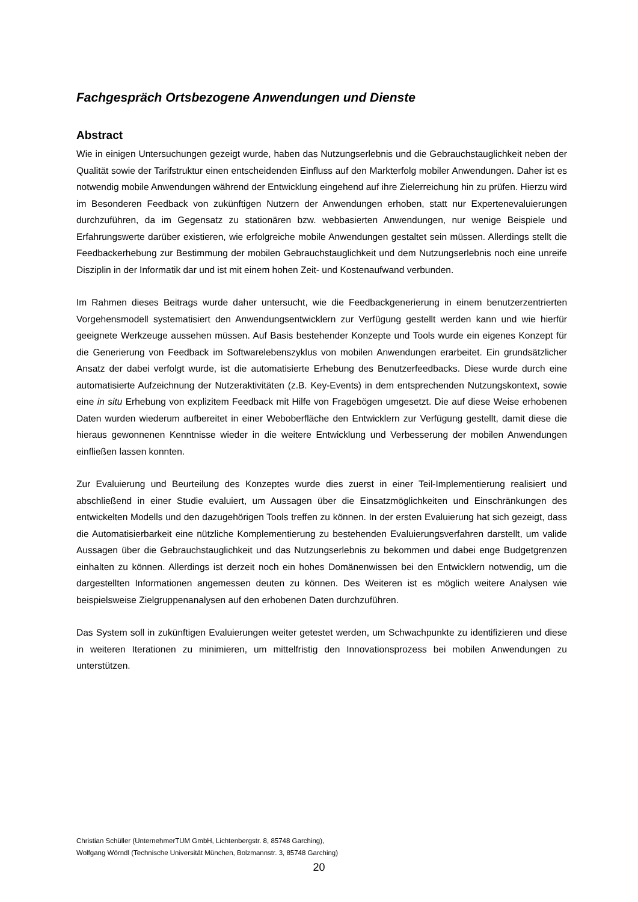Fachgespräch Ortsbezogene Anwendungen und Dienste
Abstract
Wie in einigen Untersuchungen gezeigt wurde, haben das Nutzungserlebnis und die Gebrauchstauglichkeit neben der Qualität sowie der Tarifstruktur einen entscheidenden Einfluss auf den Markterfolg mobiler Anwendungen. Daher ist es notwendig mobile Anwendungen während der Entwicklung eingehend auf ihre Zielerreichung hin zu prüfen. Hierzu wird im Besonderen Feedback von zukünftigen Nutzern der Anwendungen erhoben, statt nur Expertenevaluierungen durchzuführen, da im Gegensatz zu stationären bzw. webbasierten Anwendungen, nur wenige Beispiele und Erfahrungswerte darüber existieren, wie erfolgreiche mobile Anwendungen gestaltet sein müssen. Allerdings stellt die Feedbackerhebung zur Bestimmung der mobilen Gebrauchstauglichkeit und dem Nutzungserlebnis noch eine unreife Disziplin in der Informatik dar und ist mit einem hohen Zeit- und Kostenaufwand verbunden.
Im Rahmen dieses Beitrags wurde daher untersucht, wie die Feedbackgenerierung in einem benutzerzentrierten Vorgehensmodell systematisiert den Anwendungsentwicklern zur Verfügung gestellt werden kann und wie hierfür geeignete Werkzeuge aussehen müssen. Auf Basis bestehender Konzepte und Tools wurde ein eigenes Konzept für die Generierung von Feedback im Softwarelebenszyklus von mobilen Anwendungen erarbeitet. Ein grundsätzlicher Ansatz der dabei verfolgt wurde, ist die automatisierte Erhebung des Benutzerfeedbacks. Diese wurde durch eine automatisierte Aufzeichnung der Nutzeraktivitäten (z.B. Key-Events) in dem entsprechenden Nutzungskontext, sowie eine in situ Erhebung von explizitem Feedback mit Hilfe von Fragebögen umgesetzt. Die auf diese Weise erhobenen Daten wurden wiederum aufbereitet in einer Weboberfläche den Entwicklern zur Verfügung gestellt, damit diese die hieraus gewonnenen Kenntnisse wieder in die weitere Entwicklung und Verbesserung der mobilen Anwendungen einfließen lassen konnten.
Zur Evaluierung und Beurteilung des Konzeptes wurde dies zuerst in einer Teil-Implementierung realisiert und abschließend in einer Studie evaluiert, um Aussagen über die Einsatzmöglichkeiten und Einschränkungen des entwickelten Modells und den dazugehörigen Tools treffen zu können. In der ersten Evaluierung hat sich gezeigt, dass die Automatisierbarkeit eine nützliche Komplementierung zu bestehenden Evaluierungsverfahren darstellt, um valide Aussagen über die Gebrauchstauglichkeit und das Nutzungserlebnis zu bekommen und dabei enge Budgetgrenzen einhalten zu können. Allerdings ist derzeit noch ein hohes Domänenwissen bei den Entwicklern notwendig, um die dargestellten Informationen angemessen deuten zu können. Des Weiteren ist es möglich weitere Analysen wie beispielsweise Zielgruppenanalysen auf den erhobenen Daten durchzuführen.
Das System soll in zukünftigen Evaluierungen weiter getestet werden, um Schwachpunkte zu identifizieren und diese in weiteren Iterationen zu minimieren, um mittelfristig den Innovationsprozess bei mobilen Anwendungen zu unterstützen.
Christian Schüller (UnternehmerTUM GmbH, Lichtenbergstr. 8, 85748 Garching),
Wolfgang Wörndl (Technische Universität München, Bolzmannstr. 3, 85748 Garching)
20